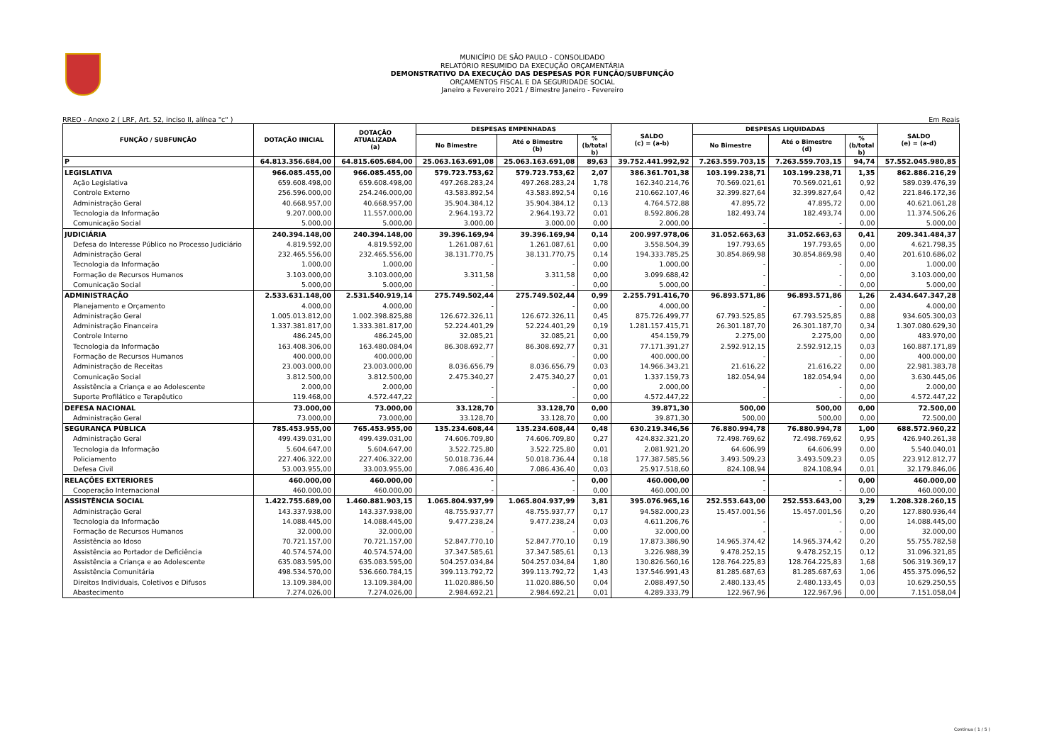MUNICÍPIO DE SÃO PAULO - CONSOLIDADO
RELATÓRIO RESUMIDO DA EXECUÇÃO ORÇAMENTÁRIA
DEMONSTRATIVO DA EXECUÇÃO DAS DESPESAS POR FUNÇÃO/SUBFUNÇÃO
ORÇAMENTOS FISCAL E DA SEGURIDADE SOCIAL
Janeiro a Fevereiro 2021 / Bimestre Janeiro - Fevereiro
RREO - Anexo 2 ( LRF, Art. 52, inciso II, alínea "c" ) Em Reais
| FUNÇÃO / SUBFUNÇÃO | DOTAÇÃO INICIAL | DOTAÇÃO ATUALIZADA (a) | DESPESAS EMPENHADAS | | | SALDO (c) = (a-b) | DESPESAS LIQUIDADAS | | | SALDO (e) = (a-d) |
| --- | --- | --- | --- | --- | --- | --- | --- | --- | --- | --- |
| | | | No Bimestre | Até o Bimestre (b) | % (b/total b) | | No Bimestre | Até o Bimestre (d) | % (b/total b) | |
| P | 64.813.356.684,00 | 64.815.605.684,00 | 25.063.163.691,08 | 25.063.163.691,08 | 89,63 | 39.752.441.992,92 | 7.263.559.703,15 | 7.263.559.703,15 | 94,74 | 57.552.045.980,85 |
| LEGISLATIVA | 966.085.455,00 | 966.085.455,00 | 579.723.753,62 | 579.723.753,62 | 2,07 | 386.361.701,38 | 103.199.238,71 | 103.199.238,71 | 1,35 | 862.886.216,29 |
| Ação Legislativa | 659.608.498,00 | 659.608.498,00 | 497.268.283,24 | 497.268.283,24 | 1,78 | 162.340.214,76 | 70.569.021,61 | 70.569.021,61 | 0,92 | 589.039.476,39 |
| Controle Externo | 256.596.000,00 | 254.246.000,00 | 43.583.892,54 | 43.583.892,54 | 0,16 | 210.662.107,46 | 32.399.827,64 | 32.399.827,64 | 0,42 | 221.846.172,36 |
| Administração Geral | 40.668.957,00 | 40.668.957,00 | 35.904.384,12 | 35.904.384,12 | 0,13 | 4.764.572,88 | 47.895,72 | 47.895,72 | 0,00 | 40.621.061,28 |
| Tecnologia da Informação | 9.207.000,00 | 11.557.000,00 | 2.964.193,72 | 2.964.193,72 | 0,01 | 8.592.806,28 | 182.493,74 | 182.493,74 | 0,00 | 11.374.506,26 |
| Comunicação Social | 5.000,00 | 5.000,00 | 3.000,00 | 3.000,00 | 0,00 | 2.000,00 | - | - | 0,00 | 5.000,00 |
| JUDICIÁRIA | 240.394.148,00 | 240.394.148,00 | 39.396.169,94 | 39.396.169,94 | 0,14 | 200.997.978,06 | 31.052.663,63 | 31.052.663,63 | 0,41 | 209.341.484,37 |
| Defesa do Interesse Público no Processo Judiciário | 4.819.592,00 | 4.819.592,00 | 1.261.087,61 | 1.261.087,61 | 0,00 | 3.558.504,39 | 197.793,65 | 197.793,65 | 0,00 | 4.621.798,35 |
| Administração Geral | 232.465.556,00 | 232.465.556,00 | 38.131.770,75 | 38.131.770,75 | 0,14 | 194.333.785,25 | 30.854.869,98 | 30.854.869,98 | 0,40 | 201.610.686,02 |
| Tecnologia da Informação | 1.000,00 | 1.000,00 | - | - | 0,00 | 1.000,00 | - | - | 0,00 | 1.000,00 |
| Formação de Recursos Humanos | 3.103.000,00 | 3.103.000,00 | 3.311,58 | 3.311,58 | 0,00 | 3.099.688,42 | - | - | 0,00 | 3.103.000,00 |
| Comunicação Social | 5.000,00 | 5.000,00 | - | - | 0,00 | 5.000,00 | - | - | 0,00 | 5.000,00 |
| ADMINISTRAÇÃO | 2.533.631.148,00 | 2.531.540.919,14 | 275.749.502,44 | 275.749.502,44 | 0,99 | 2.255.791.416,70 | 96.893.571,86 | 96.893.571,86 | 1,26 | 2.434.647.347,28 |
| Planejamento e Orçamento | 4.000,00 | 4.000,00 | - | - | 0,00 | 4.000,00 | - | - | 0,00 | 4.000,00 |
| Administração Geral | 1.005.013.812,00 | 1.002.398.825,88 | 126.672.326,11 | 126.672.326,11 | 0,45 | 875.726.499,77 | 67.793.525,85 | 67.793.525,85 | 0,88 | 934.605.300,03 |
| Administração Financeira | 1.337.381.817,00 | 1.333.381.817,00 | 52.224.401,29 | 52.224.401,29 | 0,19 | 1.281.157.415,71 | 26.301.187,70 | 26.301.187,70 | 0,34 | 1.307.080.629,30 |
| Controle Interno | 486.245,00 | 486.245,00 | 32.085,21 | 32.085,21 | 0,00 | 454.159,79 | 2.275,00 | 2.275,00 | 0,00 | 483.970,00 |
| Tecnologia da Informação | 163.408.306,00 | 163.480.084,04 | 86.308.692,77 | 86.308.692,77 | 0,31 | 77.171.391,27 | 2.592.912,15 | 2.592.912,15 | 0,03 | 160.887.171,89 |
| Formação de Recursos Humanos | 400.000,00 | 400.000,00 | - | - | 0,00 | 400.000,00 | - | - | 0,00 | 400.000,00 |
| Administração de Receitas | 23.003.000,00 | 23.003.000,00 | 8.036.656,79 | 8.036.656,79 | 0,03 | 14.966.343,21 | 21.616,22 | 21.616,22 | 0,00 | 22.981.383,78 |
| Comunicação Social | 3.812.500,00 | 3.812.500,00 | 2.475.340,27 | 2.475.340,27 | 0,01 | 1.337.159,73 | 182.054,94 | 182.054,94 | 0,00 | 3.630.445,06 |
| Assistência a Criança e ao Adolescente | 2.000,00 | 2.000,00 | - | - | 0,00 | 2.000,00 | - | - | 0,00 | 2.000,00 |
| Suporte Profilático e Terapêutico | 119.468,00 | 4.572.447,22 | - | - | 0,00 | 4.572.447,22 | - | - | 0,00 | 4.572.447,22 |
| DEFESA NACIONAL | 73.000,00 | 73.000,00 | 33.128,70 | 33.128,70 | 0,00 | 39.871,30 | 500,00 | 500,00 | 0,00 | 72.500,00 |
| Administração Geral | 73.000,00 | 73.000,00 | 33.128,70 | 33.128,70 | 0,00 | 39.871,30 | 500,00 | 500,00 | 0,00 | 72.500,00 |
| SEGURANÇA PÚBLICA | 785.453.955,00 | 765.453.955,00 | 135.234.608,44 | 135.234.608,44 | 0,48 | 630.219.346,56 | 76.880.994,78 | 76.880.994,78 | 1,00 | 688.572.960,22 |
| Administração Geral | 499.439.031,00 | 499.439.031,00 | 74.606.709,80 | 74.606.709,80 | 0,27 | 424.832.321,20 | 72.498.769,62 | 72.498.769,62 | 0,95 | 426.940.261,38 |
| Tecnologia da Informação | 5.604.647,00 | 5.604.647,00 | 3.522.725,80 | 3.522.725,80 | 0,01 | 2.081.921,20 | 64.606,99 | 64.606,99 | 0,00 | 5.540.040,01 |
| Policiamento | 227.406.322,00 | 227.406.322,00 | 50.018.736,44 | 50.018.736,44 | 0,18 | 177.387.585,56 | 3.493.509,23 | 3.493.509,23 | 0,05 | 223.912.812,77 |
| Defesa Civil | 53.003.955,00 | 33.003.955,00 | 7.086.436,40 | 7.086.436,40 | 0,03 | 25.917.518,60 | 824.108,94 | 824.108,94 | 0,01 | 32.179.846,06 |
| RELAÇÕES EXTERIORES | 460.000,00 | 460.000,00 | - | - | 0,00 | 460.000,00 | - | - | 0,00 | 460.000,00 |
| Cooperação Internacional | 460.000,00 | 460.000,00 | - | - | 0,00 | 460.000,00 | - | - | 0,00 | 460.000,00 |
| ASSISTÊNCIA SOCIAL | 1.422.755.689,00 | 1.460.881.903,15 | 1.065.804.937,99 | 1.065.804.937,99 | 3,81 | 395.076.965,16 | 252.553.643,00 | 252.553.643,00 | 3,29 | 1.208.328.260,15 |
| Administração Geral | 143.337.938,00 | 143.337.938,00 | 48.755.937,77 | 48.755.937,77 | 0,17 | 94.582.000,23 | 15.457.001,56 | 15.457.001,56 | 0,20 | 127.880.936,44 |
| Tecnologia da Informação | 14.088.445,00 | 14.088.445,00 | 9.477.238,24 | 9.477.238,24 | 0,03 | 4.611.206,76 | - | - | 0,00 | 14.088.445,00 |
| Formação de Recursos Humanos | 32.000,00 | 32.000,00 | - | - | 0,00 | 32.000,00 | - | - | 0,00 | 32.000,00 |
| Assistência ao Idoso | 70.721.157,00 | 70.721.157,00 | 52.847.770,10 | 52.847.770,10 | 0,19 | 17.873.386,90 | 14.965.374,42 | 14.965.374,42 | 0,20 | 55.755.782,58 |
| Assistência ao Portador de Deficiência | 40.574.574,00 | 40.574.574,00 | 37.347.585,61 | 37.347.585,61 | 0,13 | 3.226.988,39 | 9.478.252,15 | 9.478.252,15 | 0,12 | 31.096.321,85 |
| Assistência a Criança e ao Adolescente | 635.083.595,00 | 635.083.595,00 | 504.257.034,84 | 504.257.034,84 | 1,80 | 130.826.560,16 | 128.764.225,83 | 128.764.225,83 | 1,68 | 506.319.369,17 |
| Assistência Comunitária | 498.534.570,00 | 536.660.784,15 | 399.113.792,72 | 399.113.792,72 | 1,43 | 137.546.991,43 | 81.285.687,63 | 81.285.687,63 | 1,06 | 455.375.096,52 |
| Direitos Individuais, Coletivos e Difusos | 13.109.384,00 | 13.109.384,00 | 11.020.886,50 | 11.020.886,50 | 0,04 | 2.088.497,50 | 2.480.133,45 | 2.480.133,45 | 0,03 | 10.629.250,55 |
| Abastecimento | 7.274.026,00 | 7.274.026,00 | 2.984.692,21 | 2.984.692,21 | 0,01 | 4.289.333,79 | 122.967,96 | 122.967,96 | 0,00 | 7.151.058,04 |
Continua ( 1 / 5 )